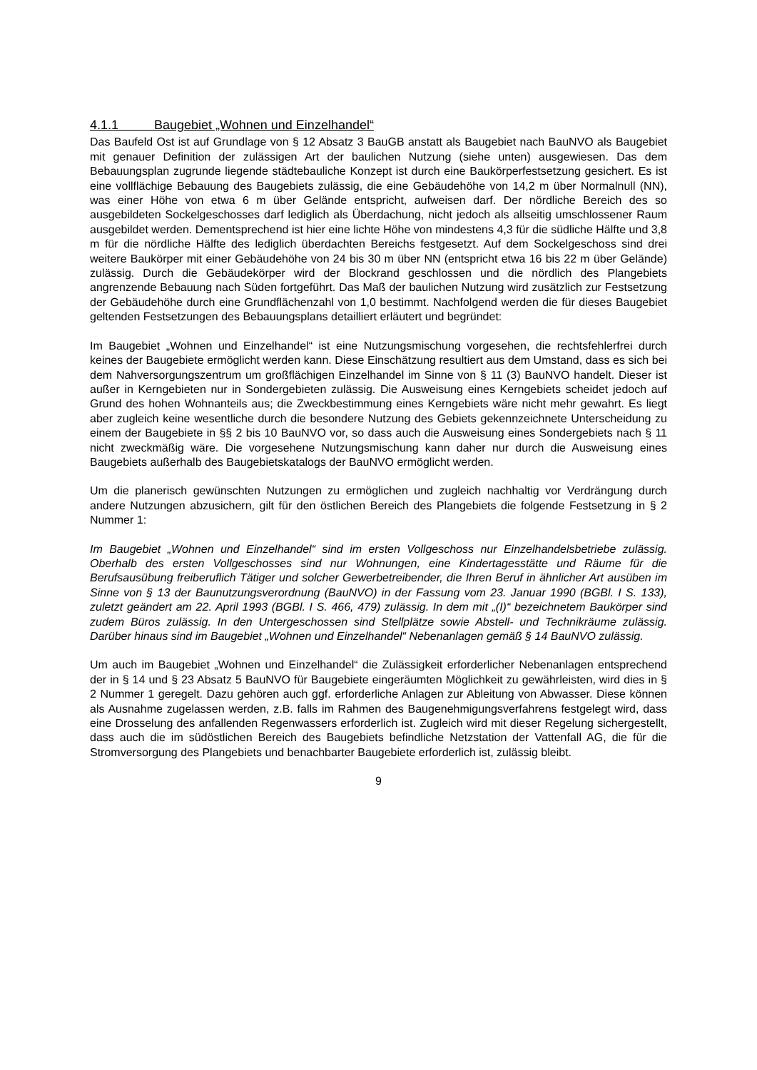4.1.1 Baugebiet „Wohnen und Einzelhandel“
Das Baufeld Ost ist auf Grundlage von § 12 Absatz 3 BauGB anstatt als Baugebiet nach BauNVO als Baugebiet mit genauer Definition der zulässigen Art der baulichen Nutzung (siehe unten) ausgewiesen. Das dem Bebauungsplan zugrunde liegende städtebauliche Konzept ist durch eine Baukörperfestsetzung gesichert. Es ist eine vollflächige Bebauung des Baugebiets zulässig, die eine Gebäudehöhe von 14,2 m über Normalnull (NN), was einer Höhe von etwa 6 m über Gelände entspricht, aufweisen darf. Der nördliche Bereich des so ausgebildeten Sockelgeschosses darf lediglich als Überdachung, nicht jedoch als allseitig umschlossener Raum ausgebildet werden. Dementsprechend ist hier eine lichte Höhe von mindestens 4,3 für die südliche Hälfte und 3,8 m für die nördliche Hälfte des lediglich überdachten Bereichs festgesetzt. Auf dem Sockelgeschoss sind drei weitere Baukörper mit einer Gebäudehöhe von 24 bis 30 m über NN (entspricht etwa 16 bis 22 m über Gelände) zulässig. Durch die Gebäudekörper wird der Blockrand geschlossen und die nördlich des Plangebiets angrenzende Bebauung nach Süden fortgeführt. Das Maß der baulichen Nutzung wird zusätzlich zur Festsetzung der Gebäudehöhe durch eine Grundflächenzahl von 1,0 bestimmt. Nachfolgend werden die für dieses Baugebiet geltenden Festsetzungen des Bebauungsplans detailliert erläutert und begründet:
Im Baugebiet „Wohnen und Einzelhandel“ ist eine Nutzungsmischung vorgesehen, die rechtsfehlerfrei durch keines der Baugebiete ermöglicht werden kann. Diese Einschätzung resultiert aus dem Umstand, dass es sich bei dem Nahversorgungszentrum um großflächigen Einzelhandel im Sinne von § 11 (3) BauNVO handelt. Dieser ist außer in Kerngebieten nur in Sondergebieten zulässig. Die Ausweisung eines Kerngebiets scheidet jedoch auf Grund des hohen Wohnanteils aus; die Zweckbestimmung eines Kerngebiets wäre nicht mehr gewahrt. Es liegt aber zugleich keine wesentliche durch die besondere Nutzung des Gebiets gekennzeichnete Unterscheidung zu einem der Baugebiete in §§ 2 bis 10 BauNVO vor, so dass auch die Ausweisung eines Sondergebiets nach § 11 nicht zweckmäßig wäre. Die vorgesehene Nutzungsmischung kann daher nur durch die Ausweisung eines Baugebiets außerhalb des Baugebietskatalogs der BauNVO ermöglicht werden.
Um die planerisch gewünschten Nutzungen zu ermöglichen und zugleich nachhaltig vor Verdrängung durch andere Nutzungen abzusichern, gilt für den östlichen Bereich des Plangebiets die folgende Festsetzung in § 2 Nummer 1:
Im Baugebiet „Wohnen und Einzelhandel“ sind im ersten Vollgeschoss nur Einzelhandelsbetriebe zulässig. Oberhalb des ersten Vollgeschosses sind nur Wohnungen, eine Kindertagesstätte und Räume für die Berufsausübung freiberuflich Tätiger und solcher Gewerbetreibender, die Ihren Beruf in ähnlicher Art ausüben im Sinne von § 13 der Baunutzungsverordnung (BauNVO) in der Fassung vom 23. Januar 1990 (BGBl. I S. 133), zuletzt geändert am 22. April 1993 (BGBl. I S. 466, 479) zulässig. In dem mit „(I)“ bezeichnetem Baukörper sind zudem Büros zulässig. In den Untergeschossen sind Stellplätze sowie Abstell- und Technikräume zulässig. Darüber hinaus sind im Baugebiet „Wohnen und Einzelhandel“ Nebenanlagen gemäß § 14 BauNVO zulässig.
Um auch im Baugebiet „Wohnen und Einzelhandel“ die Zulässigkeit erforderlicher Nebenanlagen entsprechend der in § 14 und § 23 Absatz 5 BauNVO für Baugebiete eingeräumten Möglichkeit zu gewährleisten, wird dies in § 2 Nummer 1 geregelt. Dazu gehören auch ggf. erforderliche Anlagen zur Ableitung von Abwasser. Diese können als Ausnahme zugelassen werden, z.B. falls im Rahmen des Baugenehmigungsverfahrens festgelegt wird, dass eine Drosselung des anfallenden Regenwassers erforderlich ist. Zugleich wird mit dieser Regelung sichergestellt, dass auch die im südöstlichen Bereich des Baugebiets befindliche Netzstation der Vattenfall AG, die für die Stromversorgung des Plangebiets und benachbarter Baugebiete erforderlich ist, zulässig bleibt.
9